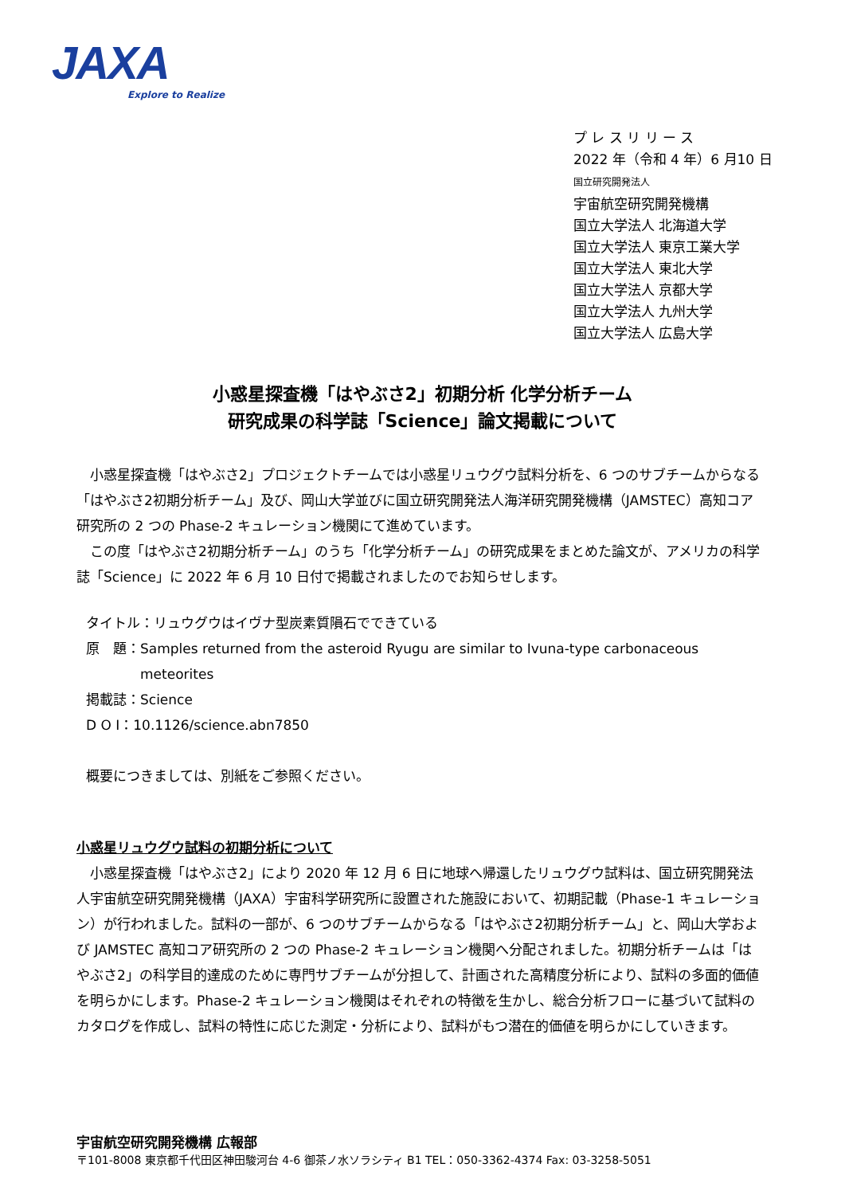JAXA
Explore to Realize
プ レ ス リ リ ー ス
2022 年（令和 4 年）6 月10 日
国立研究開発法人
宇宙航空研究開発機構
国立大学法人 北海道大学
国立大学法人 東京工業大学
国立大学法人 東北大学
国立大学法人 京都大学
国立大学法人 九州大学
国立大学法人 広島大学
小惑星探査機「はやぶさ2」初期分析 化学分析チーム
研究成果の科学誌「Science」論文掲載について
　小惑星探査機「はやぶさ2」プロジェクトチームでは小惑星リュウグウ試料分析を、6 つのサブチームからなる「はやぶさ2初期分析チーム」及び、岡山大学並びに国立研究開発法人海洋研究開発機構（JAMSTEC）高知コア研究所の 2 つの Phase-2 キュレーション機関にて進めています。
　この度「はやぶさ2初期分析チーム」のうち「化学分析チーム」の研究成果をまとめた論文が、アメリカの科学誌「Science」に 2022 年 6 月 10 日付で掲載されましたのでお知らせします。
タイトル：リュウグウはイヴナ型炭素質隕石でできている
原　題：Samples returned from the asteroid Ryugu are similar to Ivuna-type carbonaceous
　　　　meteorites
掲載誌：Science
D O I：10.1126/science.abn7850
概要につきましては、別紙をご参照ください。
小惑星リュウグウ試料の初期分析について
　小惑星探査機「はやぶさ2」により 2020 年 12 月 6 日に地球へ帰還したリュウグウ試料は、国立研究開発法人宇宙航空研究開発機構（JAXA）宇宙科学研究所に設置された施設において、初期記載（Phase-1 キュレーション）が行われました。試料の一部が、6 つのサブチームからなる「はやぶさ2初期分析チーム」と、岡山大学および JAMSTEC 高知コア研究所の 2 つの Phase-2 キュレーション機関へ分配されました。初期分析チームは「はやぶさ2」の科学目的達成のために専門サブチームが分担して、計画された高精度分析により、試料の多面的価値を明らかにします。Phase-2 キュレーション機関はそれぞれの特徴を生かし、総合分析フローに基づいて試料のカタログを作成し、試料の特性に応じた測定・分析により、試料がもつ潜在的価値を明らかにしていきます。
宇宙航空研究開発機構 広報部
〒101-8008 東京都千代田区神田駿河台 4-6 御茶ノ水ソラシティ B1 TEL：050-3362-4374 Fax: 03-3258-5051